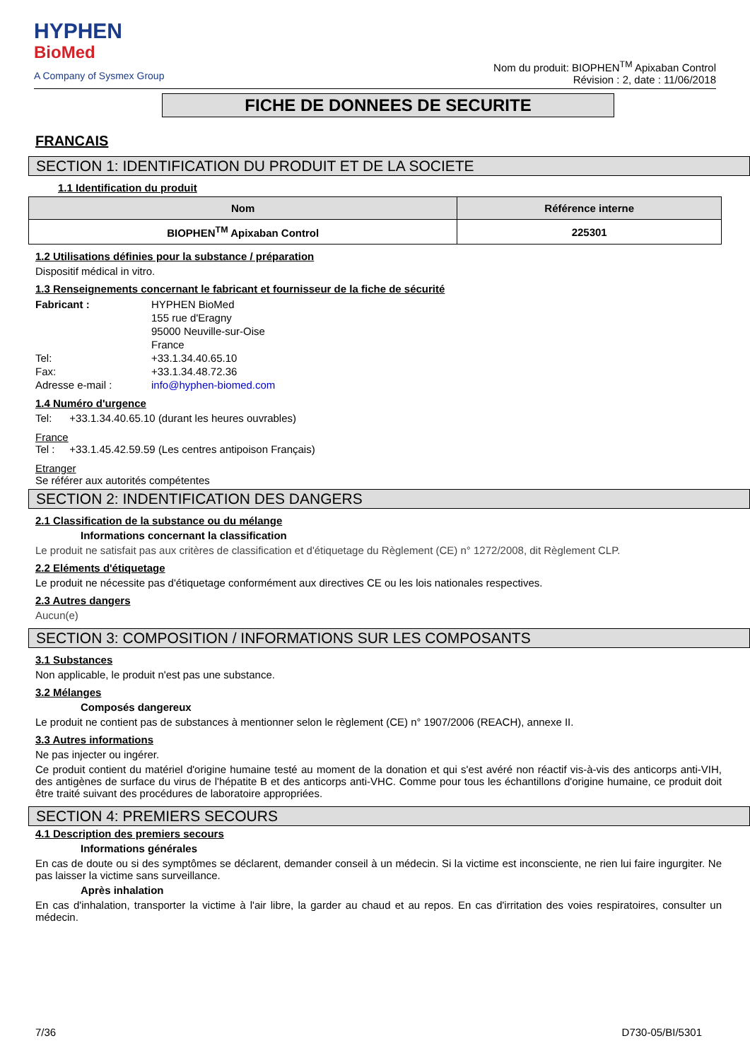HYPHEN
BioMed
A Company of Sysmex Group
Nom du produit: BIOPHEN<sup>TM</sup> Apixaban Control
Révision : 2, date : 11/06/2018
FICHE DE DONNEES DE SECURITE
FRANCAIS
SECTION 1: IDENTIFICATION DU PRODUIT ET DE LA SOCIETE
1.1 Identification du produit
| Nom | Référence interne |
| --- | --- |
| BIOPHEN<sup>TM</sup> Apixaban Control | 225301 |
1.2 Utilisations définies pour la substance / préparation
Dispositif médical in vitro.
1.3 Renseignements concernant le fabricant et fournisseur de la fiche de sécurité
Fabricant : HYPHEN BioMed
155 rue d'Eragny
95000 Neuville-sur-Oise
France Tel: +33.1.34.40.65.10 Fax: +33.1.34.48.72.36 Adresse e-mail : info@hyphen-biomed.com
1.4 Numéro d'urgence
Tel: +33.1.34.40.65.10 (durant les heures ouvrables)
France
Tel : +33.1.45.42.59.59 (Les centres antipoison Français)
Etranger
Se référer aux autorités compétentes
SECTION 2: INDENTIFICATION DES DANGERS
2.1 Classification de la substance ou du mélange
Informations concernant la classification
Le produit ne satisfait pas aux critères de classification et d'étiquetage du Règlement (CE) n° 1272/2008, dit Règlement CLP.
2.2 Eléments d'étiquetage
Le produit ne nécessite pas d'étiquetage conformément aux directives CE ou les lois nationales respectives.
2.3 Autres dangers
Aucun(e)
SECTION 3: COMPOSITION / INFORMATIONS SUR LES COMPOSANTS
3.1 Substances
Non applicable, le produit n'est pas une substance.
3.2 Mélanges
Composés dangereux
Le produit ne contient pas de substances à mentionner selon le règlement (CE) n° 1907/2006 (REACH), annexe II.
3.3 Autres informations
Ne pas injecter ou ingérer.
Ce produit contient du matériel d'origine humaine testé au moment de la donation et qui s'est avéré non réactif vis-à-vis des anticorps anti-VIH, des antigènes de surface du virus de l'hépatite B et des anticorps anti-VHC. Comme pour tous les échantillons d'origine humaine, ce produit doit être traité suivant des procédures de laboratoire appropriées.
SECTION 4: PREMIERS SECOURS
4.1 Description des premiers secours
Informations générales
En cas de doute ou si des symptômes se déclarent, demander conseil à un médecin. Si la victime est inconsciente, ne rien lui faire ingurgiter. Ne pas laisser la victime sans surveillance.
Après inhalation
En cas d'inhalation, transporter la victime à l'air libre, la garder au chaud et au repos. En cas d'irritation des voies respiratoires, consulter un médecin.
7/36 D730-05/BI/5301